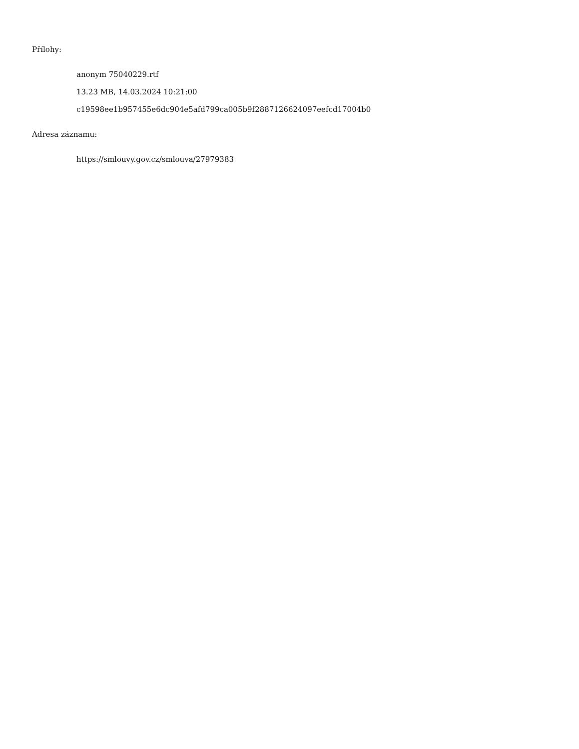Přílohy:
anonym 75040229.rtf
13.23 MB, 14.03.2024 10:21:00
c19598ee1b957455e6dc904e5afd799ca005b9f2887126624097eefcd17004b0
Adresa záznamu:
https://smlouvy.gov.cz/smlouva/27979383